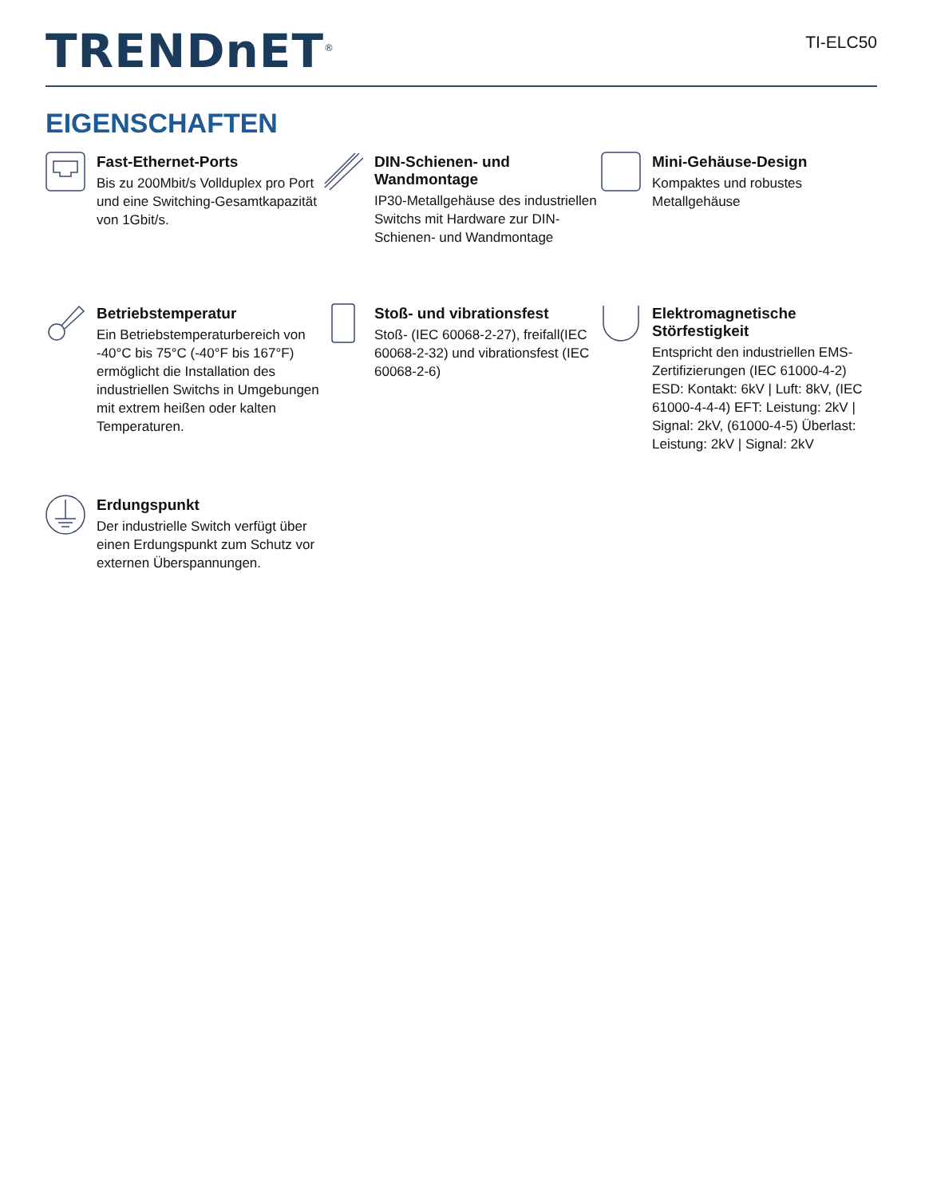TRENDnET<sup>®</sup>
TI-ELC50
EIGENSCHAFTEN
Fast-Ethernet-Ports
Bis zu 200Mbit/s Vollduplex pro Port und eine Switching-Gesamtkapazität von 1Gbit/s.
DIN-Schienen- und Wandmontage
IP30-Metallgehäuse des industriellen Switchs mit Hardware zur DIN-Schienen- und Wandmontage
Mini-Gehäuse-Design
Kompaktes und robustes Metallgehäuse
Betriebstemperatur
Ein Betriebstemperaturbereich von -40°C bis 75°C (-40°F bis 167°F) ermöglicht die Installation des industriellen Switchs in Umgebungen mit extrem heißen oder kalten Temperaturen.
Stoß- und vibrationsfest
Stoß- (IEC 60068-2-27), freifall(IEC 60068-2-32) und vibrationsfest (IEC 60068-2-6)
Elektromagnetische Störfestigkeit
Entspricht den industriellen EMS-Zertifizierungen (IEC 61000-4-2) ESD: Kontakt: 6kV | Luft: 8kV, (IEC 61000-4-4-4) EFT: Leistung: 2kV | Signal: 2kV, (61000-4-5) Überlast: Leistung: 2kV | Signal: 2kV
Erdungspunkt
Der industrielle Switch verfügt über einen Erdungspunkt zum Schutz vor externen Überspannungen.